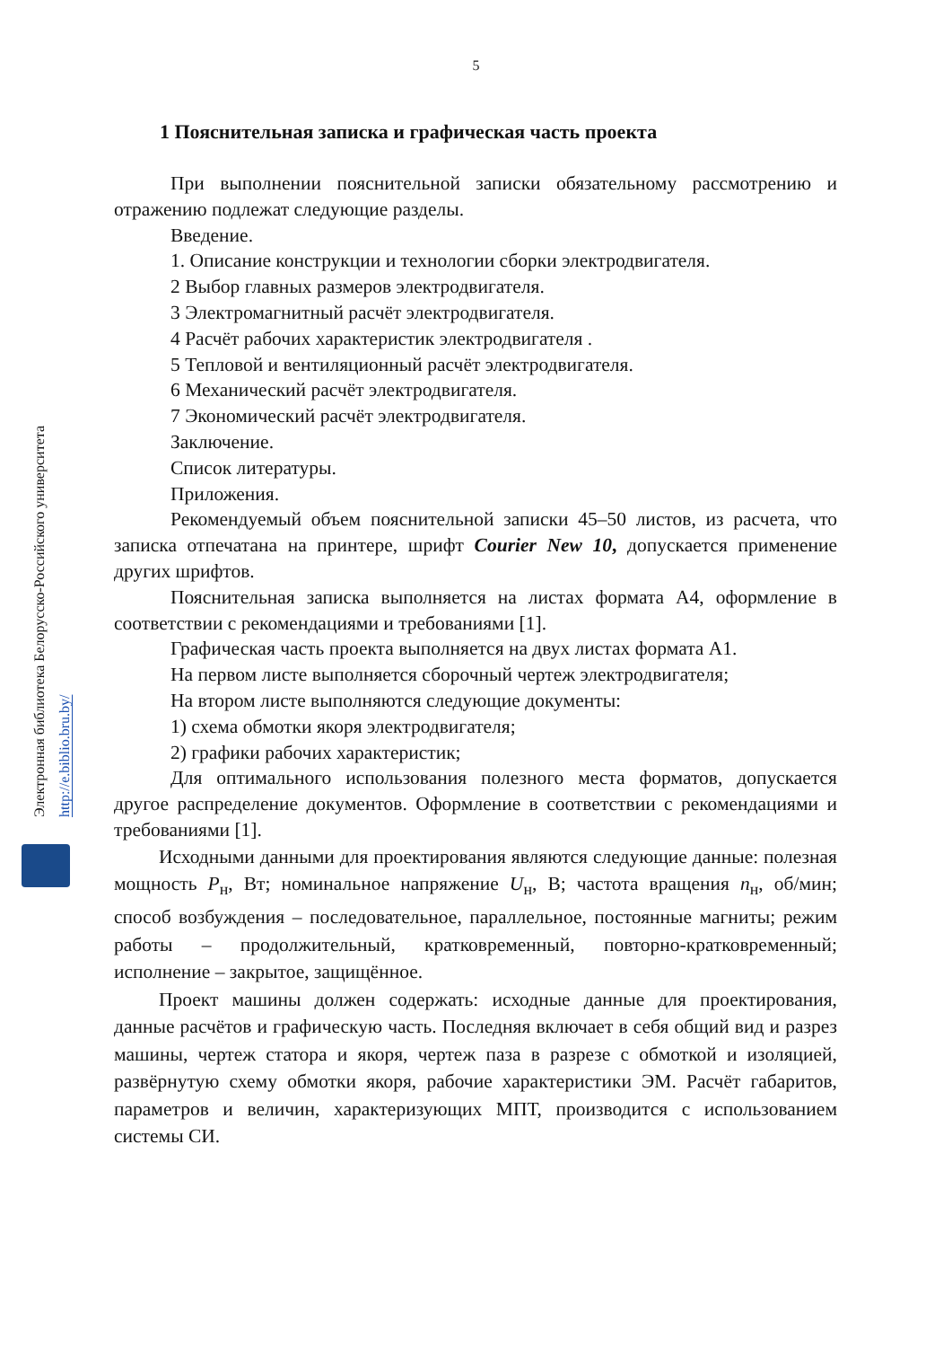5
1 Пояснительная записка и графическая часть проекта
При выполнении пояснительной записки обязательному рассмотрению и отражению подлежат следующие разделы.
Введение.
1. Описание конструкции и технологии сборки электродвигателя.
2 Выбор главных размеров электродвигателя.
3 Электромагнитный расчёт электродвигателя.
4 Расчёт рабочих характеристик электродвигателя .
5 Тепловой и вентиляционный расчёт электродвигателя.
6 Механический расчёт электродвигателя.
7 Экономический расчёт электродвигателя.
Заключение.
Список литературы.
Приложения.
Рекомендуемый объем пояснительной записки 45–50 листов, из расчета, что записка отпечатана на принтере, шрифт Courier New 10, допускается применение других шрифтов.
Пояснительная записка выполняется на листах формата А4, оформление в соответствии с рекомендациями и требованиями [1].
Графическая часть проекта выполняется на двух листах формата А1.
На первом листе выполняется сборочный чертеж электродвигателя;
На втором листе выполняются следующие документы:
1) схема обмотки якоря электродвигателя;
2) графики рабочих характеристик;
Для оптимального использования полезного места форматов, допускается другое распределение документов. Оформление в соответствии с рекомендациями и требованиями [1].
Исходными данными для проектирования являются следующие данные: полезная мощность P<sub>н</sub>, Вт; номинальное напряжение U<sub>н</sub>, В; частота вращения n<sub>н</sub>, об/мин; способ возбуждения – последовательное, параллельное, постоянные магниты; режим работы – продолжительный, кратковременный, повторно-кратковременный; исполнение – закрытое, защищённое.
Проект машины должен содержать: исходные данные для проектирования, данные расчётов и графическую часть. Последняя включает в себя общий вид и разрез машины, чертеж статора и якоря, чертеж паза в разрезе с обмоткой и изоляцией, развёрнутую схему обмотки якоря, рабочие характеристики ЭМ. Расчёт габаритов, параметров и величин, характеризующих МПТ, производится с использованием системы СИ.
Электронная библиотека Белорусско-Российского университета
http://e.biblio.bru.by/